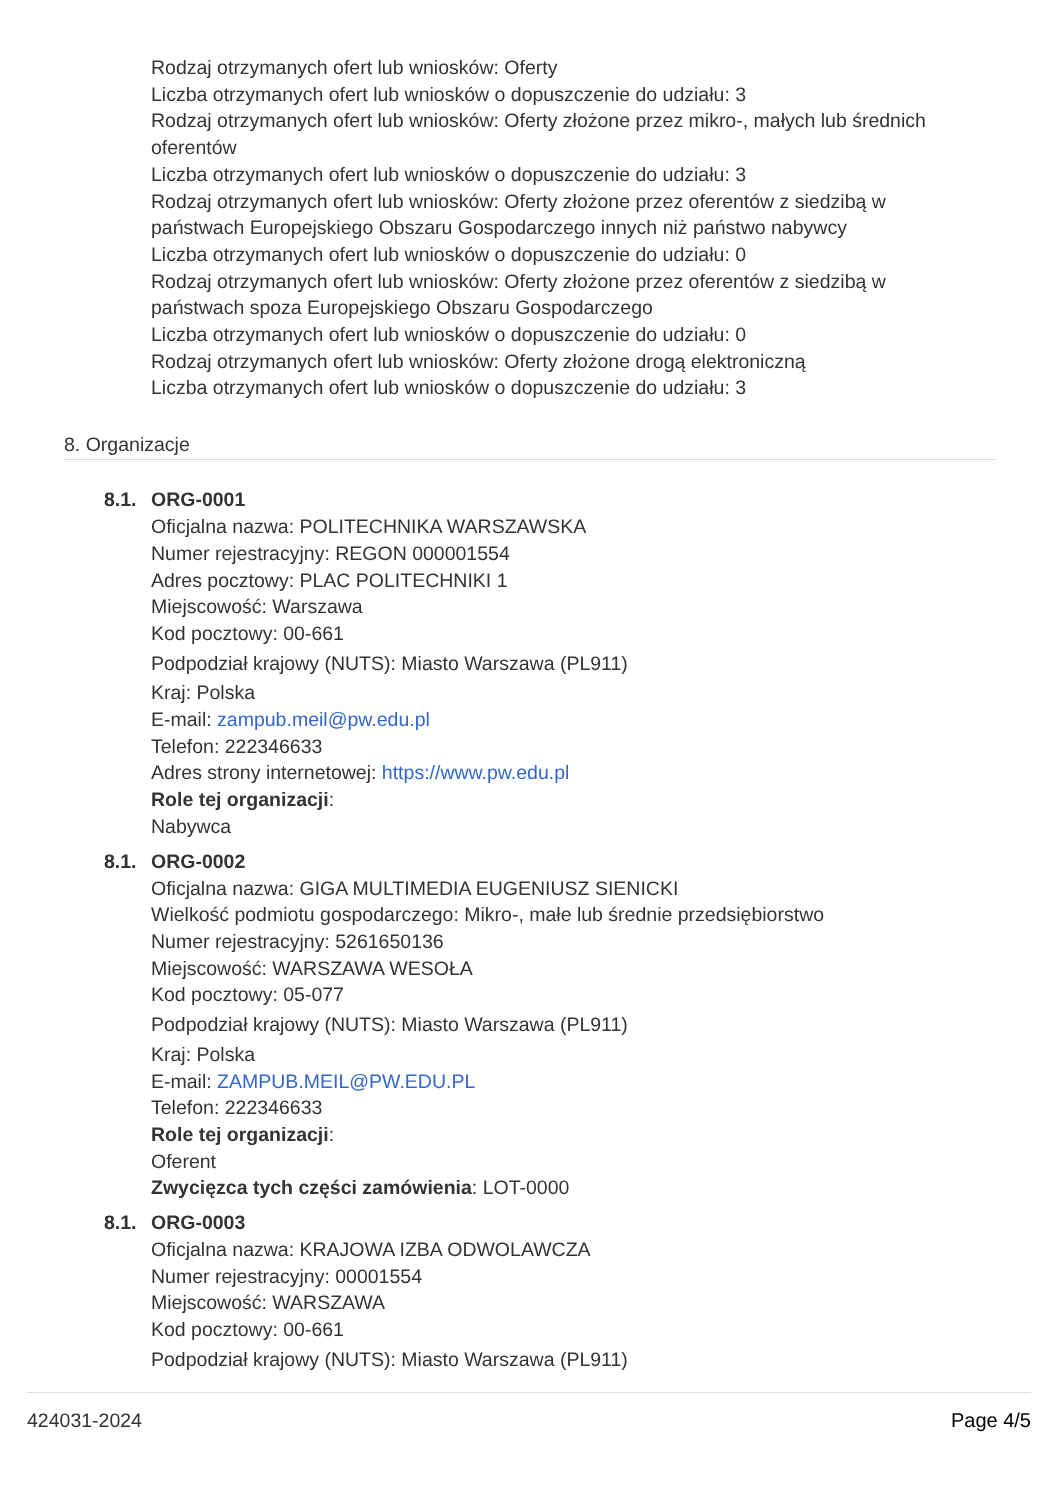Rodzaj otrzymanych ofert lub wniosków: Oferty
Liczba otrzymanych ofert lub wniosków o dopuszczenie do udziału: 3
Rodzaj otrzymanych ofert lub wniosków: Oferty złożone przez mikro-, małych lub średnich
oferentów
Liczba otrzymanych ofert lub wniosków o dopuszczenie do udziału: 3
Rodzaj otrzymanych ofert lub wniosków: Oferty złożone przez oferentów z siedzibą w
państwach Europejskiego Obszaru Gospodarczego innych niż państwo nabywcy
Liczba otrzymanych ofert lub wniosków o dopuszczenie do udziału: 0
Rodzaj otrzymanych ofert lub wniosków: Oferty złożone przez oferentów z siedzibą w
państwach spoza Europejskiego Obszaru Gospodarczego
Liczba otrzymanych ofert lub wniosków o dopuszczenie do udziału: 0
Rodzaj otrzymanych ofert lub wniosków: Oferty złożone drogą elektroniczną
Liczba otrzymanych ofert lub wniosków o dopuszczenie do udziału: 3
8. Organizacje
8.1. ORG-0001
Oficjalna nazwa: POLITECHNIKA WARSZAWSKA
Numer rejestracyjny: REGON 000001554
Adres pocztowy: PLAC POLITECHNIKI 1
Miejscowość: Warszawa
Kod pocztowy: 00-661
Podpodział krajowy (NUTS): Miasto Warszawa (PL911)
Kraj: Polska
E-mail: zampub.meil@pw.edu.pl
Telefon: 222346633
Adres strony internetowej: https://www.pw.edu.pl
Role tej organizacji:
Nabywca
8.1. ORG-0002
Oficjalna nazwa: GIGA MULTIMEDIA EUGENIUSZ SIENICKI
Wielkość podmiotu gospodarczego: Mikro-, małe lub średnie przedsiębiorstwo
Numer rejestracyjny: 5261650136
Miejscowość: WARSZAWA WESOŁA
Kod pocztowy: 05-077
Podpodział krajowy (NUTS): Miasto Warszawa (PL911)
Kraj: Polska
E-mail: ZAMPUB.MEIL@PW.EDU.PL
Telefon: 222346633
Role tej organizacji:
Oferent
Zwycięzca tych części zamówienia: LOT-0000
8.1. ORG-0003
Oficjalna nazwa: KRAJOWA IZBA ODWOLAWCZA
Numer rejestracyjny: 00001554
Miejscowość: WARSZAWA
Kod pocztowy: 00-661
Podpodział krajowy (NUTS): Miasto Warszawa (PL911)
424031-2024 Page 4/5